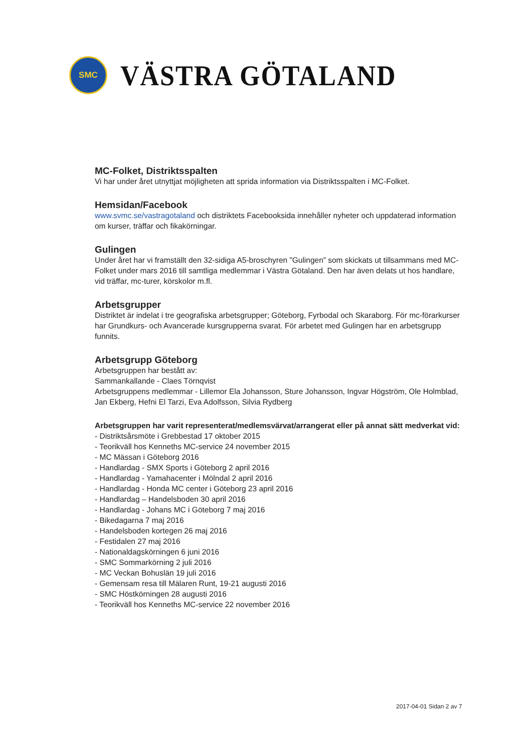SMC
VÄSTRA GÖTALAND
MC-Folket, Distriktsspalten
Vi har under året utnyttjat möjligheten att sprida information via Distriktsspalten i MC-Folket.
Hemsidan/Facebook
www.svmc.se/vastragotaland och distriktets Facebooksida innehåller nyheter och uppdaterad information om kurser, träffar och fikakörningar.
Gulingen
Under året har vi framställt den 32-sidiga A5-broschyren ”Gulingen” som skickats ut tillsammans med MC-Folket under mars 2016 till samtliga medlemmar i Västra Götaland. Den har även delats ut hos handlare, vid träffar, mc-turer, körskolor m.fl.
Arbetsgrupper
Distriktet är indelat i tre geografiska arbetsgrupper; Göteborg, Fyrbodal och Skaraborg. För mc-förarkurser har Grundkurs- och Avancerade kursgrupperna svarat. För arbetet med Gulingen har en arbetsgrupp funnits.
Arbetsgrupp Göteborg
Arbetsgruppen har bestått av:
Sammankallande - Claes Törnqvist
Arbetsgruppens medlemmar - Lillemor Ela Johansson, Sture Johansson, Ingvar Högström, Ole Holmblad, Jan Ekberg, Hefni El Tarzi, Eva Adolfsson, Silvia Rydberg
Arbetsgruppen har varit representerat/medlemsvärvat/arrangerat eller på annat sätt medverkat vid:
- Distriktsårsmöte i Grebbestad 17 oktober 2015
- Teorikväll hos Kenneths MC-service 24 november 2015
- MC Mässan i Göteborg 2016
- Handlardag - SMX Sports i Göteborg 2 april 2016
- Handlardag - Yamahacenter i Mölndal 2 april 2016
- Handlardag - Honda MC center i Göteborg 23 april 2016
- Handlardag – Handelsboden 30 april 2016
- Handlardag - Johans MC i Göteborg 7 maj 2016
- Bikedagarna 7 maj 2016
- Handelsboden kortegen 26 maj 2016
- Festidalen 27 maj 2016
- Nationaldagskörningen 6 juni 2016
- SMC Sommarkörning 2 juli 2016
- MC Veckan Bohuslän 19 juli 2016
- Gemensam resa till Mälaren Runt, 19-21 augusti 2016
- SMC Höstkörningen 28 augusti 2016
- Teorikväll hos Kenneths MC-service 22 november 2016
2017-04-01 Sidan 2 av 7